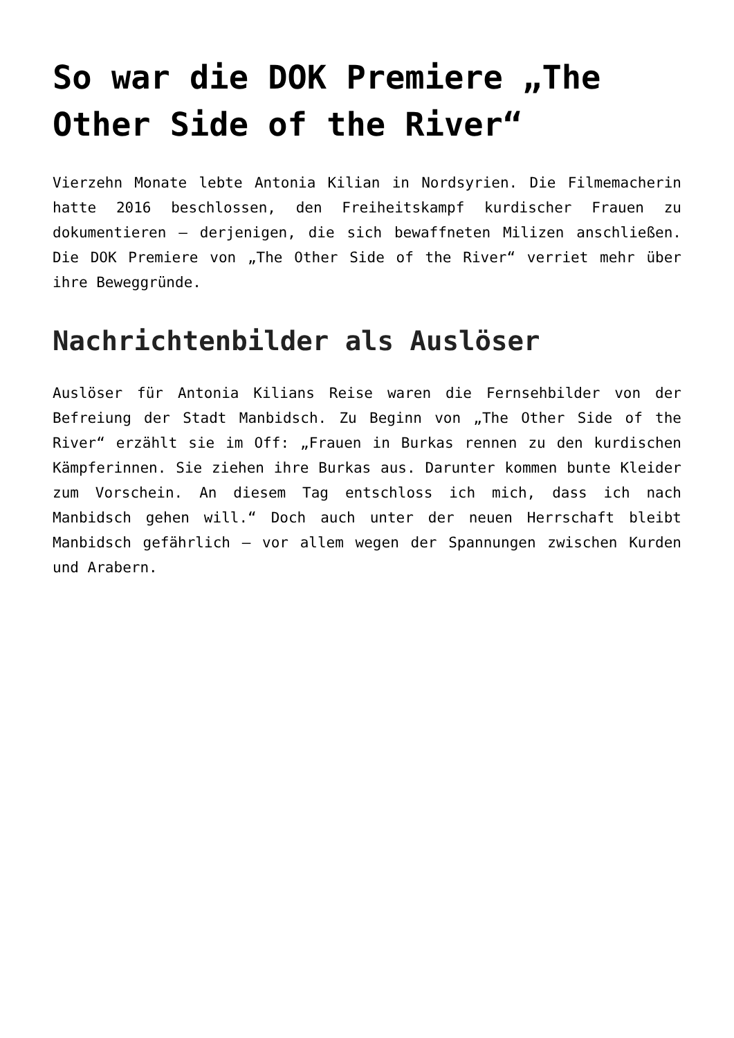So war die DOK Premiere „The Other Side of the River“
Vierzehn Monate lebte Antonia Kilian in Nordsyrien. Die Filmemacherin hatte 2016 beschlossen, den Freiheitskampf kurdischer Frauen zu dokumentieren – derjenigen, die sich bewaffneten Milizen anschließen. Die DOK Premiere von „The Other Side of the River“ verriet mehr über ihre Beweggründe.
Nachrichtenbilder als Auslöser
Auslöser für Antonia Kilians Reise waren die Fernsehbilder von der Befreiung der Stadt Manbidsch. Zu Beginn von „The Other Side of the River“ erzählt sie im Off: „Frauen in Burkas rennen zu den kurdischen Kämpferinnen. Sie ziehen ihre Burkas aus. Darunter kommen bunte Kleider zum Vorschein. An diesem Tag entschloss ich mich, dass ich nach Manbidsch gehen will.“ Doch auch unter der neuen Herrschaft bleibt Manbidsch gefährlich – vor allem wegen der Spannungen zwischen Kurden und Arabern.